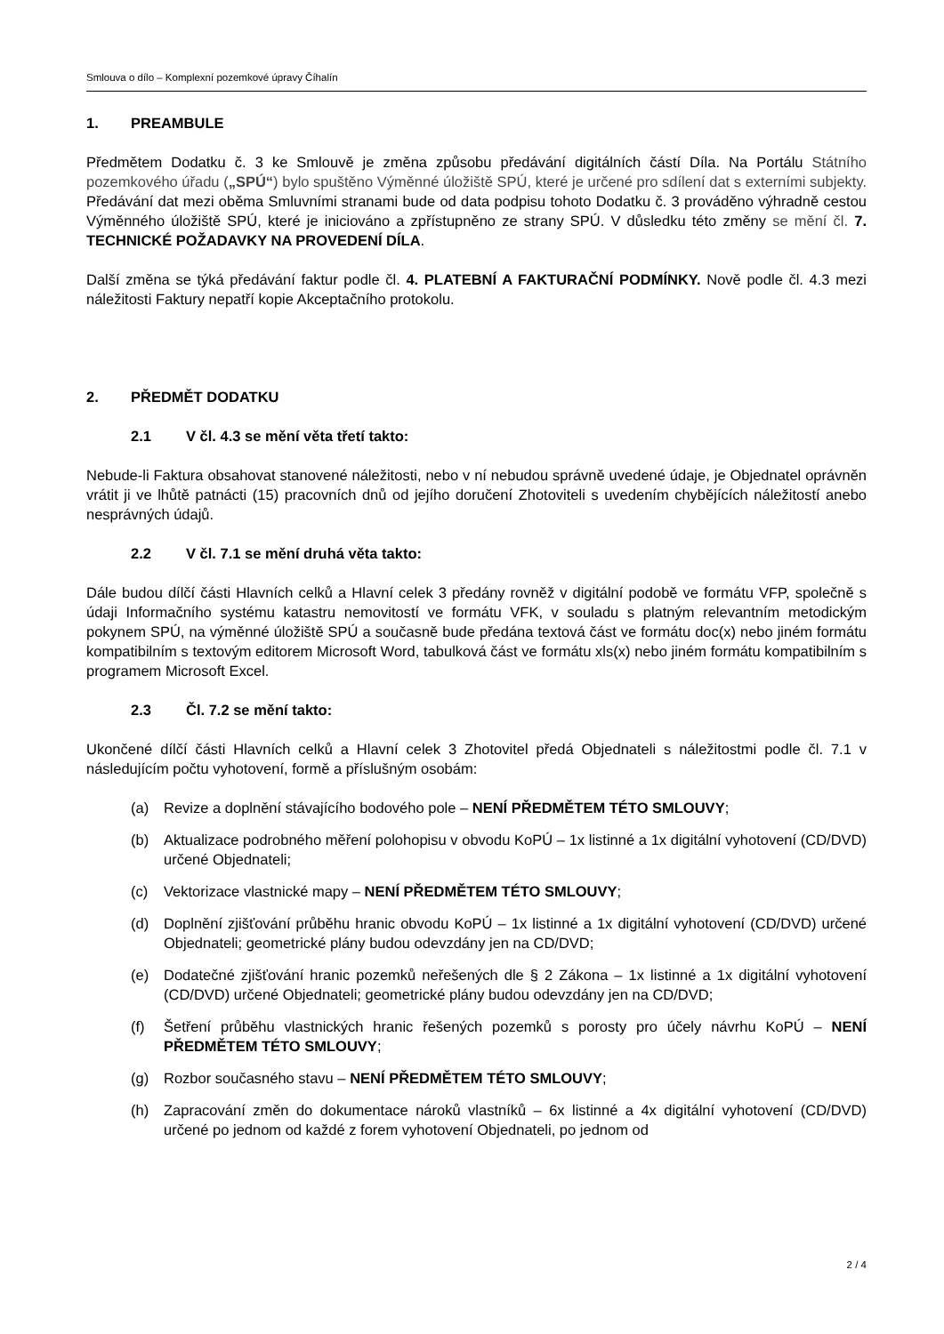Smlouva o dílo – Komplexní pozemkové úpravy Číhalín
1. PREAMBULE
Předmětem Dodatku č. 3 ke Smlouvě je změna způsobu předávání digitálních částí Díla. Na Portálu Státního pozemkového úřadu („SPÚ“) bylo spuštěno Výměnné úložiště SPÚ, které je určené pro sdílení dat s externími subjekty. Předávání dat mezi oběma Smluvními stranami bude od data podpisu tohoto Dodatku č. 3 prováděno výhradně cestou Výměnného úložiště SPÚ, které je iniciováno a zpřístupněno ze strany SPÚ. V důsledku této změny se mění čl. 7. TECHNICKÉ POŽADAVKY NA PROVEDENÍ DÍLA.
Další změna se týká předávání faktur podle čl. 4. PLATEBNÍ A FAKTURAČNÍ PODMÍNKY. Nově podle čl. 4.3 mezi náležitosti Faktury nepatří kopie Akceptačního protokolu.
2. PŘEDMĚT DODATKU
2.1 V čl. 4.3 se mění věta třetí takto:
Nebude-li Faktura obsahovat stanovené náležitosti, nebo v ní nebudou správně uvedené údaje, je Objednatel oprávněn vrátit ji ve lhůtě patnácti (15) pracovních dnů od jejího doručení Zhotoviteli s uvedením chybějících náležitostí anebo nesprávných údajů.
2.2 V čl. 7.1 se mění druhá věta takto:
Dále budou dílčí části Hlavních celků a Hlavní celek 3 předány rovněž v digitální podobě ve formátu VFP, společně s údaji Informačního systému katastru nemovitostí ve formátu VFK, v souladu s platným relevantním metodickým pokynem SPÚ, na výměnné úložiště SPÚ a současně bude předána textová část ve formátu doc(x) nebo jiném formátu kompatibilním s textovým editorem Microsoft Word, tabulková část ve formátu xls(x) nebo jiném formátu kompatibilním s programem Microsoft Excel.
2.3 Čl. 7.2 se mění takto:
Ukončené dílčí části Hlavních celků a Hlavní celek 3 Zhotovitel předá Objednateli s náležitostmi podle čl. 7.1 v následujícím počtu vyhotovení, formě a příslušným osobám:
(a) Revize a doplnění stávajícího bodového pole – NENÍ PŘEDMĚTEM TÉTO SMLOUVY;
(b) Aktualizace podrobného měření polohopisu v obvodu KoPÚ – 1x listinné a 1x digitální vyhotovení (CD/DVD) určené Objednateli;
(c) Vektorizace vlastnické mapy – NENÍ PŘEDMĚTEM TÉTO SMLOUVY;
(d) Doplnění zjišťování průběhu hranic obvodu KoPÚ – 1x listinné a 1x digitální vyhotovení (CD/DVD) určené Objednateli; geometrické plány budou odevzdány jen na CD/DVD;
(e) Dodatečné zjišťování hranic pozemků neřešených dle § 2 Zákona – 1x listinné a 1x digitální vyhotovení (CD/DVD) určené Objednateli; geometrické plány budou odevzdány jen na CD/DVD;
(f) Šetření průběhu vlastnických hranic řešených pozemků s porosty pro účely návrhu KoPÚ – NENÍ PŘEDMĚTEM TÉTO SMLOUVY;
(g) Rozbor současného stavu – NENÍ PŘEDMĚTEM TÉTO SMLOUVY;
(h) Zapracování změn do dokumentace nároků vlastníků – 6x listinné a 4x digitální vyhotovení (CD/DVD) určené po jednom od každé z forem vyhotovení Objednateli, po jednom od
2 / 4